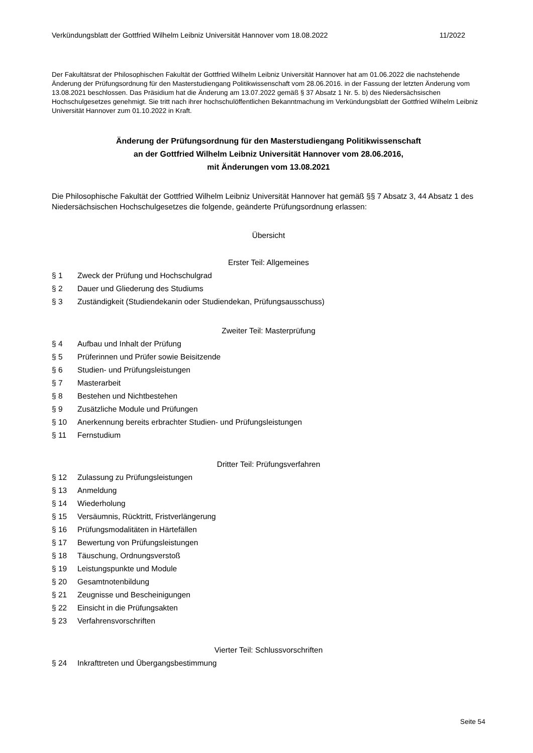Verkündungsblatt der Gottfried Wilhelm Leibniz Universität Hannover vom 18.08.2022 11/2022
Der Fakultätsrat der Philosophischen Fakultät der Gottfried Wilhelm Leibniz Universität Hannover hat am 01.06.2022 die nachstehende Änderung der Prüfungsordnung für den Masterstudiengang Politikwissenschaft vom 28.06.2016. in der Fassung der letzten Änderung vom 13.08.2021 beschlossen. Das Präsidium hat die Änderung am 13.07.2022 gemäß § 37 Absatz 1 Nr. 5. b) des Niedersächsischen Hochschulgesetzes genehmigt. Sie tritt nach ihrer hochschulöffentlichen Bekanntmachung im Verkündungsblatt der Gottfried Wilhelm Leibniz Universität Hannover zum 01.10.2022 in Kraft.
Änderung der Prüfungsordnung für den Masterstudiengang Politikwissenschaft
an der Gottfried Wilhelm Leibniz Universität Hannover vom 28.06.2016,
mit Änderungen vom 13.08.2021
Die Philosophische Fakultät der Gottfried Wilhelm Leibniz Universität Hannover hat gemäß §§ 7 Absatz 3, 44 Absatz 1 des Niedersächsischen Hochschulgesetzes die folgende, geänderte Prüfungsordnung erlassen:
Übersicht
Erster Teil: Allgemeines
§ 1 Zweck der Prüfung und Hochschulgrad
§ 2 Dauer und Gliederung des Studiums
§ 3 Zuständigkeit (Studiendekanin oder Studiendekan, Prüfungsausschuss)
Zweiter Teil: Masterprüfung
§ 4 Aufbau und Inhalt der Prüfung
§ 5 Prüferinnen und Prüfer sowie Beisitzende
§ 6 Studien- und Prüfungsleistungen
§ 7 Masterarbeit
§ 8 Bestehen und Nichtbestehen
§ 9 Zusätzliche Module und Prüfungen
§ 10 Anerkennung bereits erbrachter Studien- und Prüfungsleistungen
§ 11 Fernstudium
Dritter Teil: Prüfungsverfahren
§ 12 Zulassung zu Prüfungsleistungen
§ 13 Anmeldung
§ 14 Wiederholung
§ 15 Versäumnis, Rücktritt, Fristverlängerung
§ 16 Prüfungsmodalitäten in Härtefällen
§ 17 Bewertung von Prüfungsleistungen
§ 18 Täuschung, Ordnungsverstoß
§ 19 Leistungspunkte und Module
§ 20 Gesamtnotenbildung
§ 21 Zeugnisse und Bescheinigungen
§ 22 Einsicht in die Prüfungsakten
§ 23 Verfahrensvorschriften
Vierter Teil: Schlussvorschriften
§ 24 Inkrafttreten und Übergangsbestimmung
Seite 54